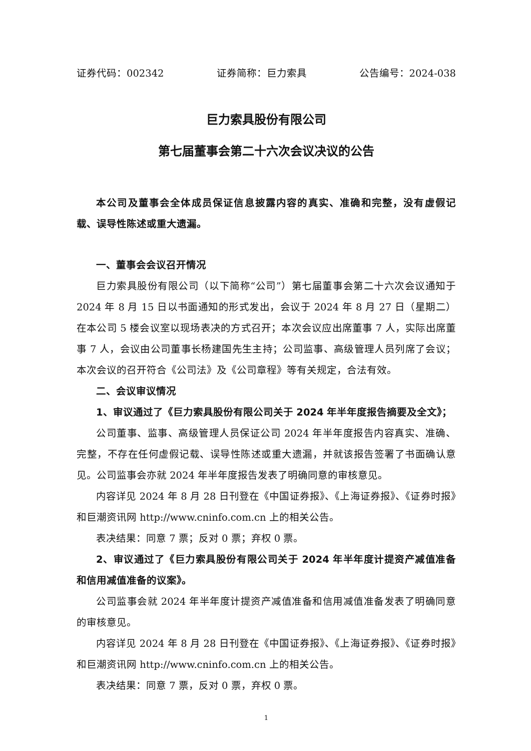证券代码：002342 证券简称：巨力索具 公告编号：2024-038
巨力索具股份有限公司
第七届董事会第二十六次会议决议的公告
本公司及董事会全体成员保证信息披露内容的真实、准确和完整，没有虚假记载、误导性陈述或重大遗漏。
一、董事会会议召开情况
巨力索具股份有限公司（以下简称“公司”）第七届董事会第二十六次会议通知于 2024 年 8 月 15 日以书面通知的形式发出，会议于 2024 年 8 月 27 日（星期二）在本公司 5 楼会议室以现场表决的方式召开；本次会议应出席董事 7 人，实际出席董事 7 人，会议由公司董事长杨建国先生主持；公司监事、高级管理人员列席了会议；本次会议的召开符合《公司法》及《公司章程》等有关规定，合法有效。
二、会议审议情况
1、审议通过了《巨力索具股份有限公司关于 2024 年半年度报告摘要及全文》；
公司董事、监事、高级管理人员保证公司 2024 年半年度报告内容真实、准确、完整，不存在任何虚假记载、误导性陈述或重大遗漏，并就该报告签署了书面确认意见。公司监事会亦就 2024 年半年度报告发表了明确同意的审核意见。
内容详见 2024 年 8 月 28 日刊登在《中国证券报》、《上海证券报》、《证券时报》和巨潮资讯网 http://www.cninfo.com.cn 上的相关公告。
表决结果：同意 7 票；反对 0 票；弃权 0 票。
2、审议通过了《巨力索具股份有限公司关于 2024 年半年度计提资产减值准备和信用减值准备的议案》。
公司监事会就 2024 年半年度计提资产减值准备和信用减值准备发表了明确同意的审核意见。
内容详见 2024 年 8 月 28 日刊登在《中国证券报》、《上海证券报》、《证券时报》和巨潮资讯网 http://www.cninfo.com.cn 上的相关公告。
表决结果：同意 7 票，反对 0 票，弃权 0 票。
1